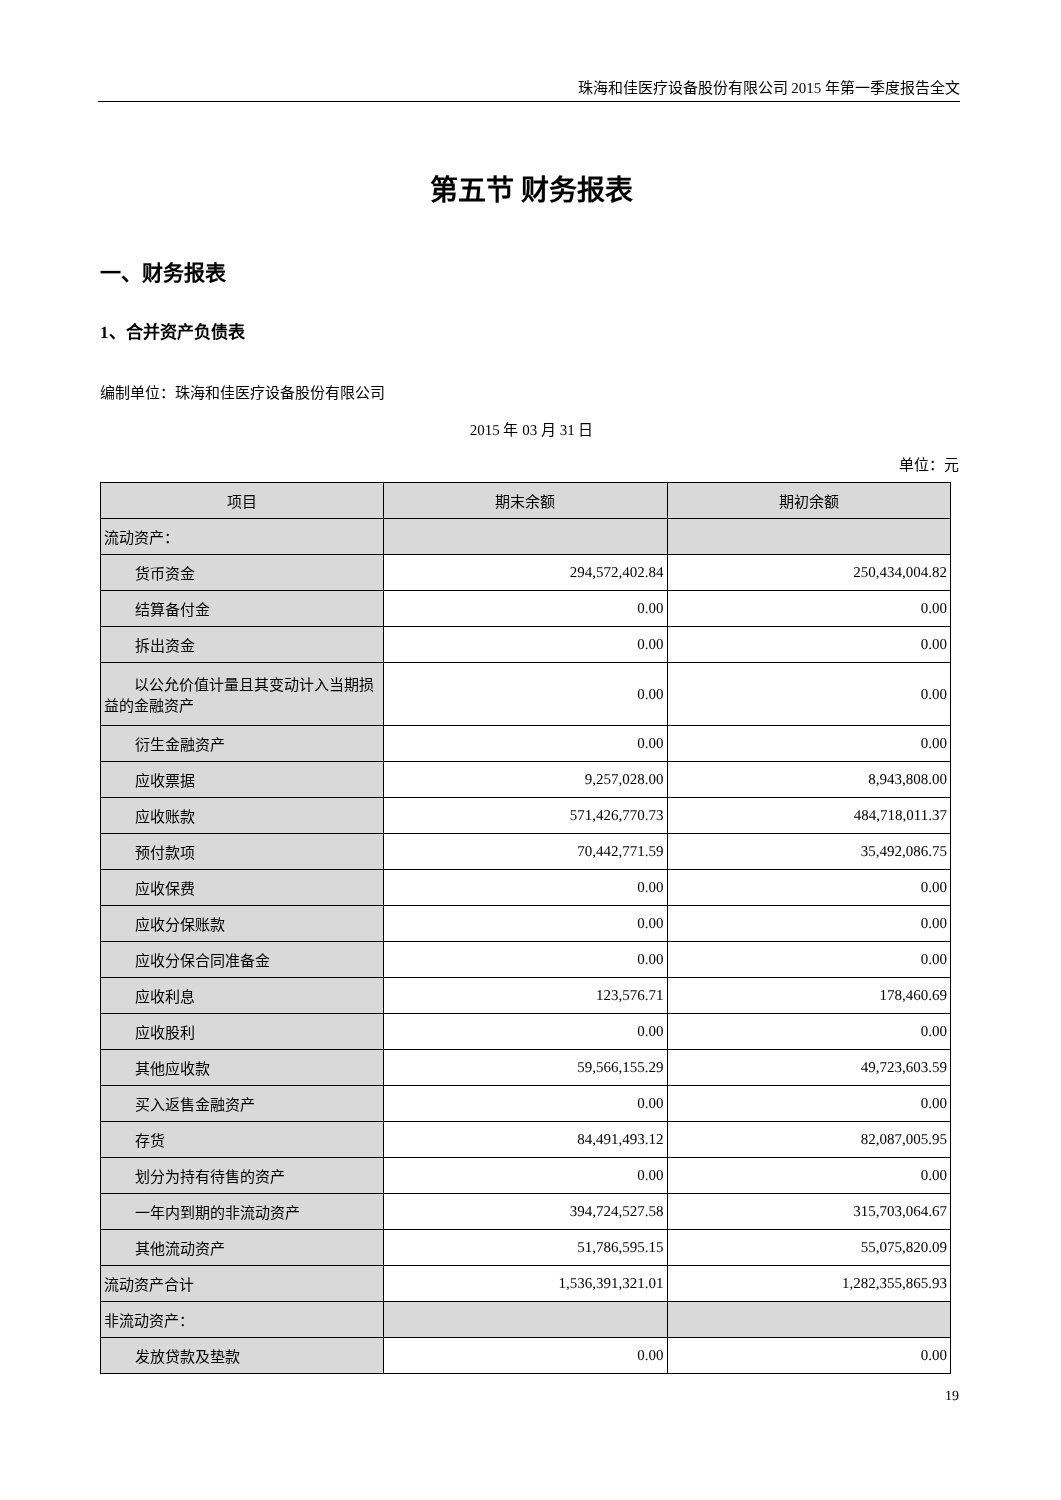珠海和佳医疗设备股份有限公司 2015 年第一季度报告全文
第五节 财务报表
一、财务报表
1、合并资产负债表
编制单位：珠海和佳医疗设备股份有限公司
2015 年 03 月 31 日
单位：元
| 项目 | 期末余额 | 期初余额 |
| --- | --- | --- |
| 流动资产： | | |
| 货币资金 | 294,572,402.84 | 250,434,004.82 |
| 结算备付金 | 0.00 | 0.00 |
| 拆出资金 | 0.00 | 0.00 |
| 以公允价值计量且其变动计入当期损益的金融资产 | 0.00 | 0.00 |
| 衍生金融资产 | 0.00 | 0.00 |
| 应收票据 | 9,257,028.00 | 8,943,808.00 |
| 应收账款 | 571,426,770.73 | 484,718,011.37 |
| 预付款项 | 70,442,771.59 | 35,492,086.75 |
| 应收保费 | 0.00 | 0.00 |
| 应收分保账款 | 0.00 | 0.00 |
| 应收分保合同准备金 | 0.00 | 0.00 |
| 应收利息 | 123,576.71 | 178,460.69 |
| 应收股利 | 0.00 | 0.00 |
| 其他应收款 | 59,566,155.29 | 49,723,603.59 |
| 买入返售金融资产 | 0.00 | 0.00 |
| 存货 | 84,491,493.12 | 82,087,005.95 |
| 划分为持有待售的资产 | 0.00 | 0.00 |
| 一年内到期的非流动资产 | 394,724,527.58 | 315,703,064.67 |
| 其他流动资产 | 51,786,595.15 | 55,075,820.09 |
| 流动资产合计 | 1,536,391,321.01 | 1,282,355,865.93 |
| 非流动资产： | | |
| 发放贷款及垫款 | 0.00 | 0.00 |
19